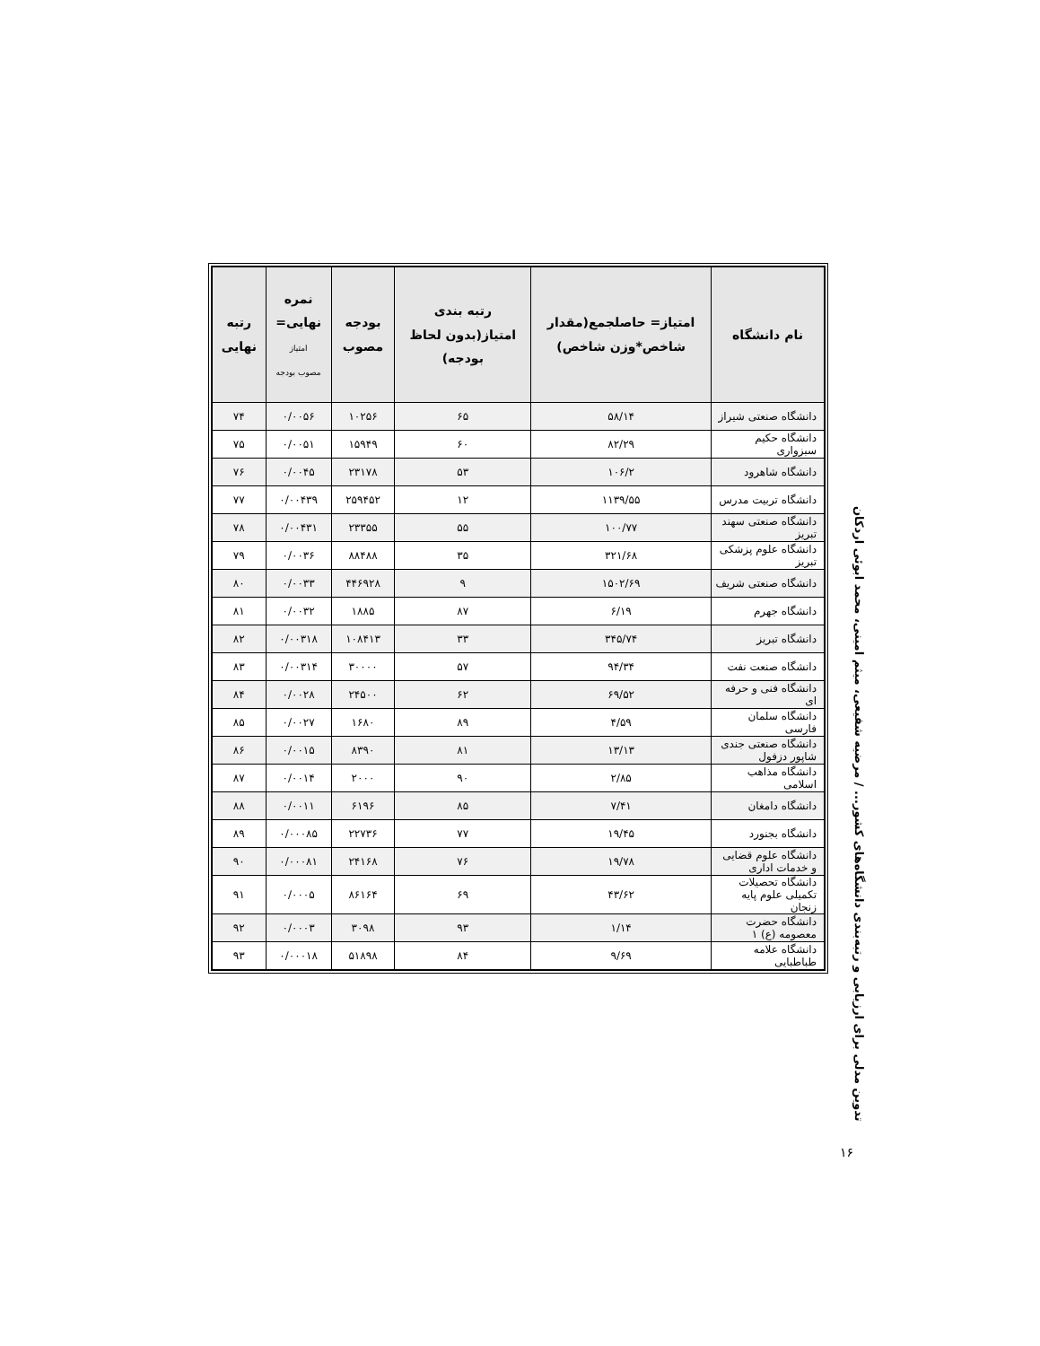تدوین مدلی برای ارزیابی و رتبه‌بندی دانشگاه‌های کشور... / مرضیه شفیعی، میثم امینی، محمد ابوئی اردکان
| نام دانشگاه | امتیاز= حاصلجمع(مقدار شاخص*وزن شاخص) | رتبه بندی امتیاز(بدون لحاظ بودجه) | بودجه مصوب | نمره نهایی= امتیاز مصوب بودجه | رتبه نهایی |
| --- | --- | --- | --- | --- | --- |
| دانشگاه صنعتی شیراز | ۵۸/۱۴ | ۶۵ | ۱۰۲۵۶ | ۰/۰۰۵۶ | ۷۴ |
| دانشگاه حکیم سبزواری | ۸۲/۲۹ | ۶۰ | ۱۵۹۴۹ | ۰/۰۰۵۱ | ۷۵ |
| دانشگاه شاهرود | ۱۰۶/۲ | ۵۳ | ۲۳۱۷۸ | ۰/۰۰۴۵ | ۷۶ |
| دانشگاه تربیت مدرس | ۱۱۳۹/۵۵ | ۱۲ | ۲۵۹۴۵۲ | ۰/۰۰۴۳۹ | ۷۷ |
| دانشگاه صنعتی سهند تبریز | ۱۰۰/۷۷ | ۵۵ | ۲۳۳۵۵ | ۰/۰۰۴۳۱ | ۷۸ |
| دانشگاه علوم پزشکی تبریز | ۳۲۱/۶۸ | ۳۵ | ۸۸۴۸۸ | ۰/۰۰۳۶ | ۷۹ |
| دانشگاه صنعتی شریف | ۱۵۰۲/۶۹ | ۹ | ۴۴۶۹۲۸ | ۰/۰۰۳۳ | ۸۰ |
| دانشگاه جهرم | ۶/۱۹ | ۸۷ | ۱۸۸۵ | ۰/۰۰۳۲ | ۸۱ |
| دانشگاه تبریز | ۳۴۵/۷۴ | ۳۳ | ۱۰۸۴۱۳ | ۰/۰۰۳۱۸ | ۸۲ |
| دانشگاه صنعت نفت | ۹۴/۳۴ | ۵۷ | ۳۰۰۰۰ | ۰/۰۰۳۱۴ | ۸۳ |
| دانشگاه فنی و حرفه ای | ۶۹/۵۲ | ۶۲ | ۲۴۵۰۰ | ۰/۰۰۲۸ | ۸۴ |
| دانشگاه سلمان فارسی | ۴/۵۹ | ۸۹ | ۱۶۸۰ | ۰/۰۰۲۷ | ۸۵ |
| دانشگاه صنعتی جندی شاپور دزفول | ۱۳/۱۳ | ۸۱ | ۸۳۹۰ | ۰/۰۰۱۵ | ۸۶ |
| دانشگاه مذاهب اسلامی | ۲/۸۵ | ۹۰ | ۲۰۰۰ | ۰/۰۰۱۴ | ۸۷ |
| دانشگاه دامغان | ۷/۴۱ | ۸۵ | ۶۱۹۶ | ۰/۰۰۱۱ | ۸۸ |
| دانشگاه بجنورد | ۱۹/۴۵ | ۷۷ | ۲۲۷۳۶ | ۰/۰۰۰۸۵ | ۸۹ |
| دانشگاه علوم قضایی و خدمات اداری | ۱۹/۷۸ | ۷۶ | ۲۴۱۶۸ | ۰/۰۰۰۸۱ | ۹۰ |
| دانشگاه تحصیلات تکمیلی علوم پایه زنجان | ۴۳/۶۲ | ۶۹ | ۸۶۱۶۴ | ۰/۰۰۰۵ | ۹۱ |
| دانشگاه حضرت معصومه (ع) ۱ | ۱/۱۴ | ۹۳ | ۳۰۹۸ | ۰/۰۰۰۳ | ۹۲ |
| دانشگاه علامه طباطبایی | ۹/۶۹ | ۸۴ | ۵۱۸۹۸ | ۰/۰۰۰۱۸ | ۹۳ |
۱۶